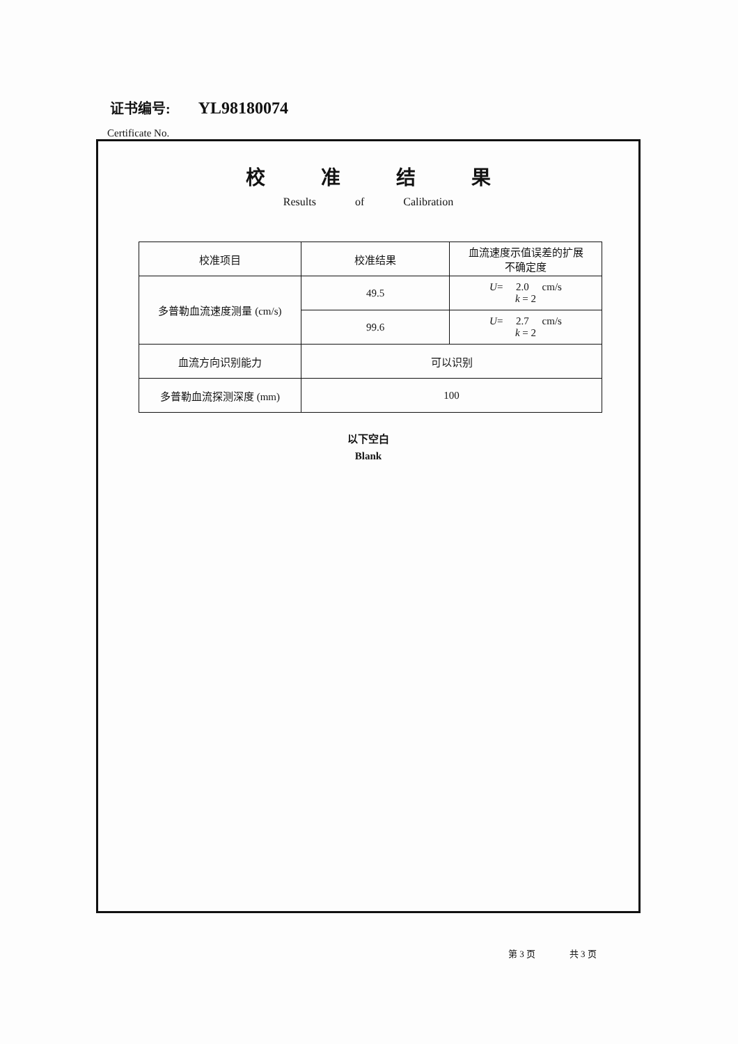证书编号: YL98180074
Certificate No.
校准结果
Results of Calibration
| 校准项目 | 校准结果 | 血流速度示值误差的扩展 不确定度 |
| 多普勒血流速度测量 (cm/s) | 49.5 | U = 2.0 cm/s k = 2 |
| | 99.6 | U = 2.7 cm/s k = 2 |
| 血流方向识别能力 | 可以识别 | |
| 多普勒血流探测深度 (mm) | 100 | |
以下空白
Blank
第 3 页 共 3 页